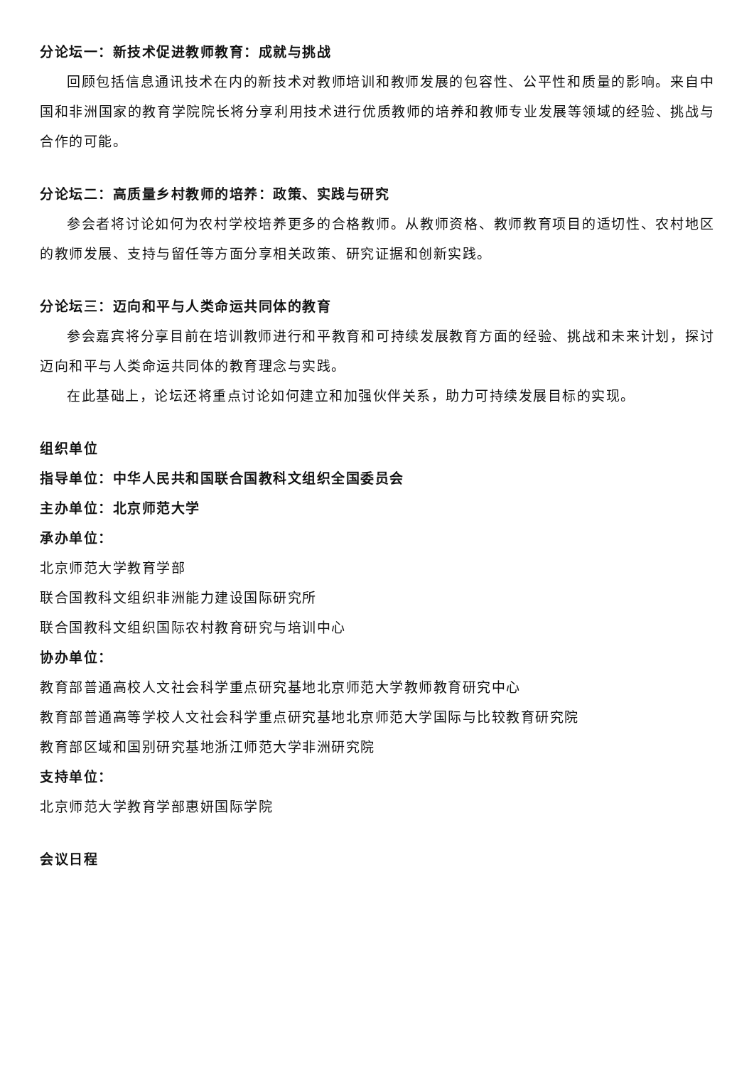分论坛一：新技术促进教师教育：成就与挑战
回顾包括信息通讯技术在内的新技术对教师培训和教师发展的包容性、公平性和质量的影响。来自中国和非洲国家的教育学院院长将分享利用技术进行优质教师的培养和教师专业发展等领域的经验、挑战与合作的可能。
分论坛二：高质量乡村教师的培养：政策、实践与研究
参会者将讨论如何为农村学校培养更多的合格教师。从教师资格、教师教育项目的适切性、农村地区的教师发展、支持与留任等方面分享相关政策、研究证据和创新实践。
分论坛三：迈向和平与人类命运共同体的教育
参会嘉宾将分享目前在培训教师进行和平教育和可持续发展教育方面的经验、挑战和未来计划，探讨迈向和平与人类命运共同体的教育理念与实践。
在此基础上，论坛还将重点讨论如何建立和加强伙伴关系，助力可持续发展目标的实现。
组织单位
指导单位：中华人民共和国联合国教科文组织全国委员会
主办单位：北京师范大学
承办单位：
北京师范大学教育学部
联合国教科文组织非洲能力建设国际研究所
联合国教科文组织国际农村教育研究与培训中心
协办单位：
教育部普通高校人文社会科学重点研究基地北京师范大学教师教育研究中心
教育部普通高等学校人文社会科学重点研究基地北京师范大学国际与比较教育研究院
教育部区域和国别研究基地浙江师范大学非洲研究院
支持单位：
北京师范大学教育学部惠妍国际学院
会议日程